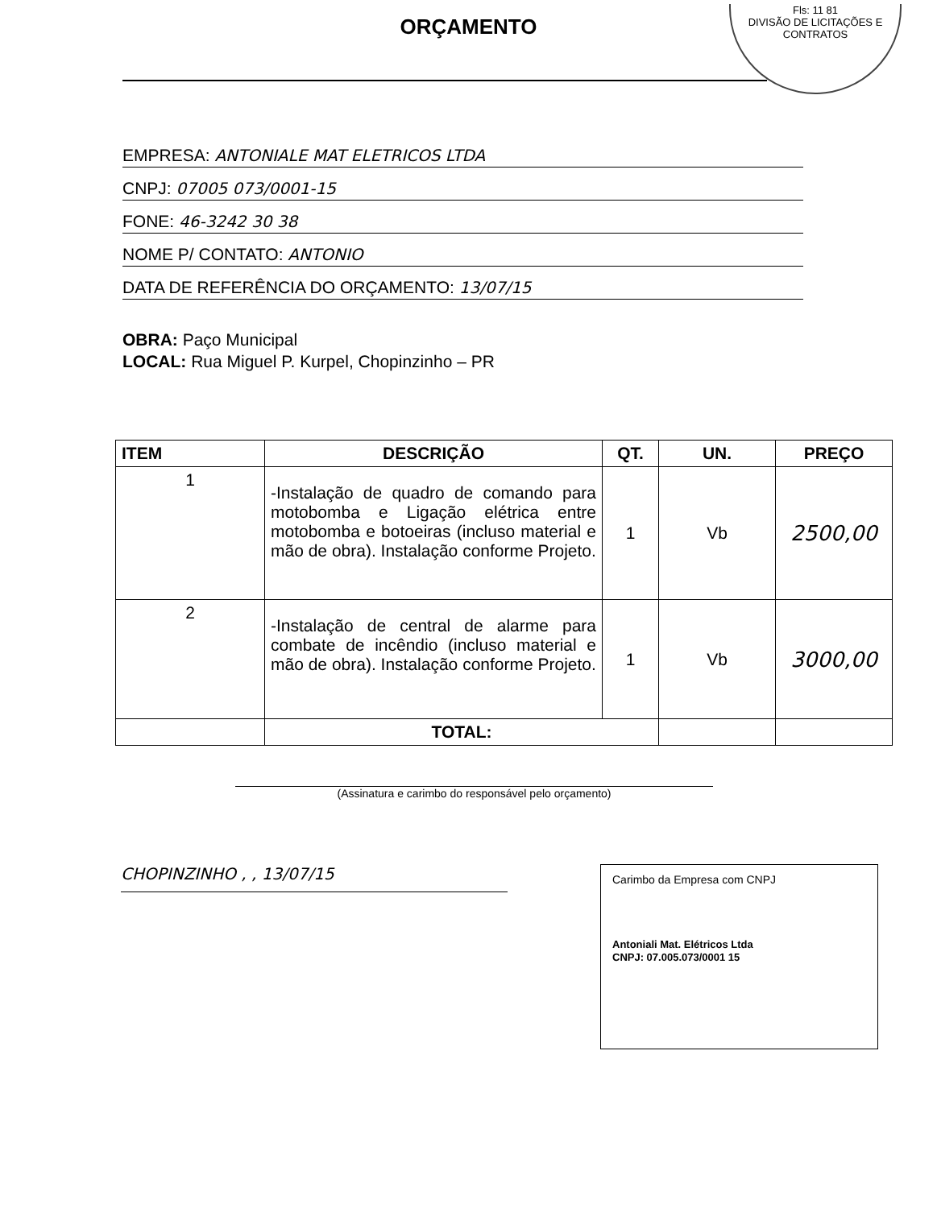ORÇAMENTO
Fls: 11 81
DIVISÃO DE LICITAÇÕES E CONTRATOS
EMPRESA: ANTONIALE MAT ELETRICOS LTDA
CNPJ: 07005 073/0001-15
FONE: 46-3242 30 38
NOME P/ CONTATO: ANTONIO
DATA DE REFERÊNCIA DO ORÇAMENTO: 13/07/15
OBRA: Paço Municipal
LOCAL: Rua Miguel P. Kurpel, Chopinzinho – PR
| ITEM | DESCRIÇÃO | QT. | UN. | PREÇO |
| --- | --- | --- | --- | --- |
| 1 | -Instalação de quadro de comando para motobomba e Ligação elétrica entre motobomba e botoeiras (incluso material e mão de obra). Instalação conforme Projeto. | 1 | Vb | 2500,00 |
| 2 | -Instalação de central de alarme para combate de incêndio (incluso material e mão de obra). Instalação conforme Projeto. | 1 | Vb | 3000,00 |
| | TOTAL: | | | |
(Assinatura e carimbo do responsável pelo orçamento)
CHOPINZINHO , , 13/07/15
Carimbo da Empresa com CNPJ
Antoniali Mat. Elétricos Ltda
CNPJ: 07.005.073/0001 15